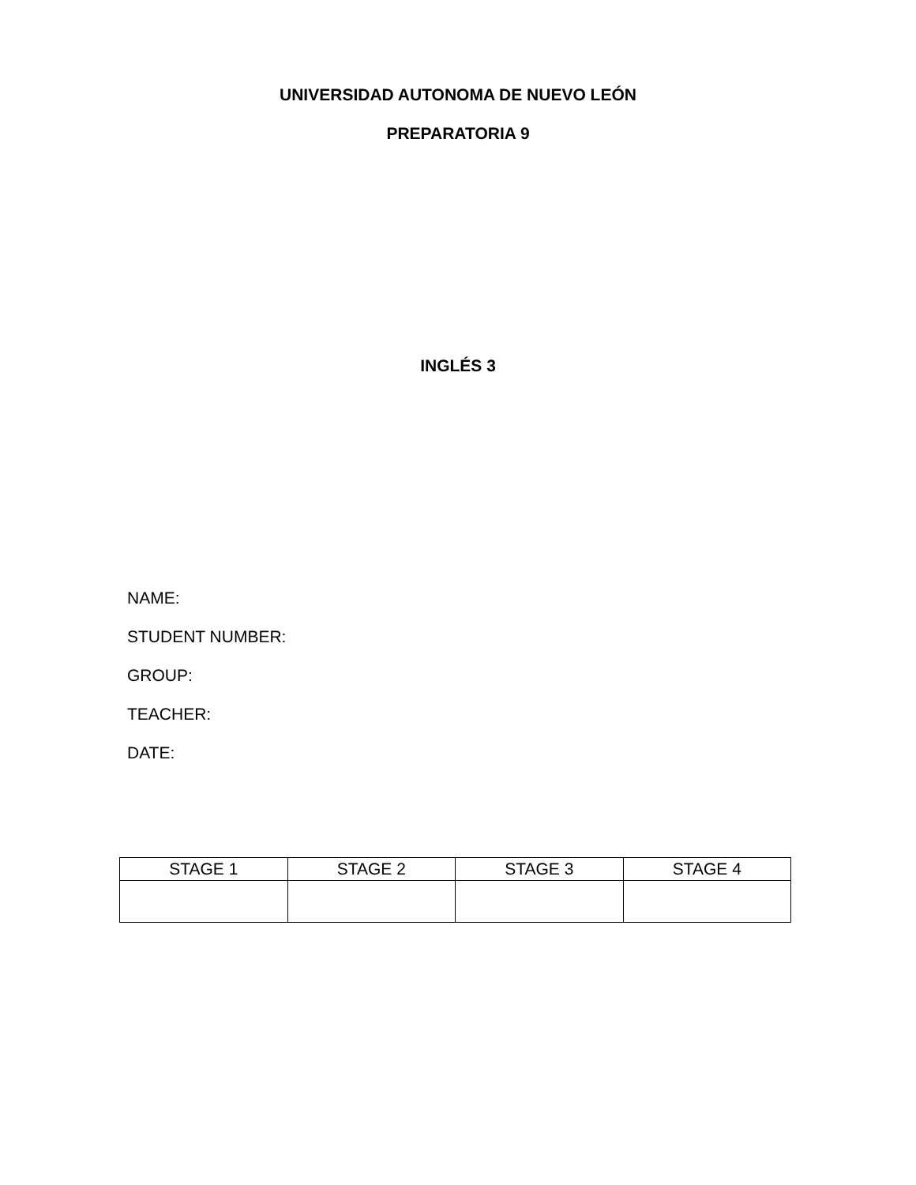UNIVERSIDAD AUTONOMA DE NUEVO LEÓN
PREPARATORIA 9
INGLÉS 3
NAME:
STUDENT NUMBER:
GROUP:
TEACHER:
DATE:
| STAGE 1 | STAGE 2 | STAGE 3 | STAGE 4 |